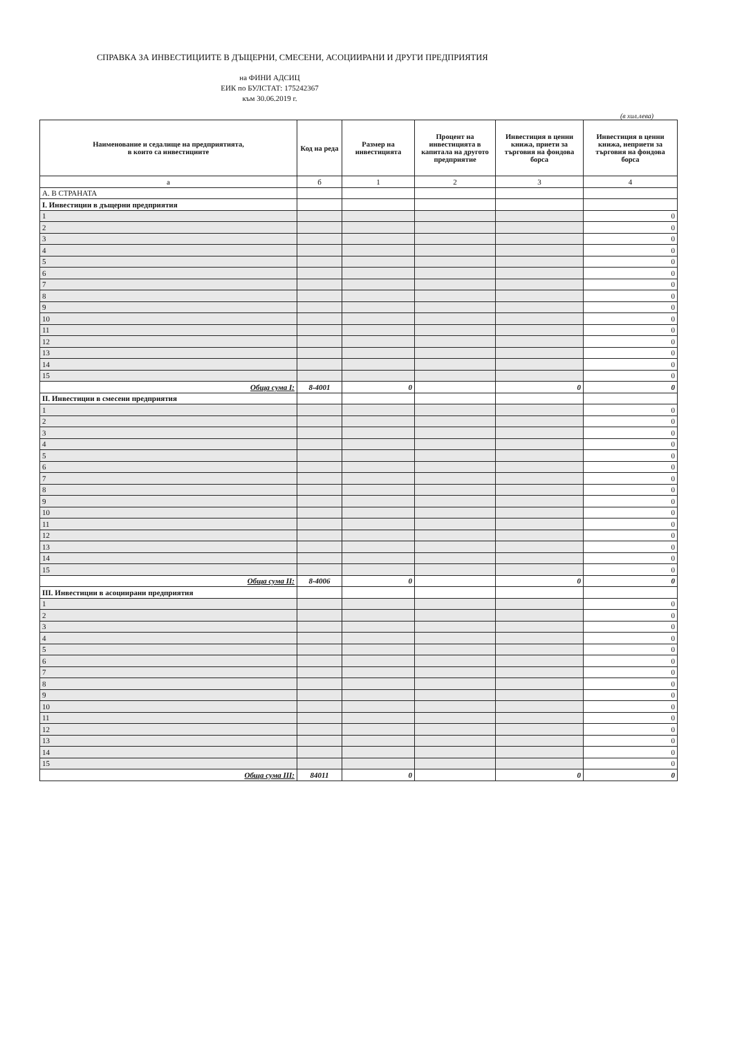СПРАВКА ЗА ИНВЕСТИЦИИТЕ В ДЪЩЕРНИ, СМЕСЕНИ, АСОЦИИРАНИ И ДРУГИ ПРЕДПРИЯТИЯ
на ФИНИ АДСИЦ
ЕИК по БУЛСТАТ: 175242367
към 30.06.2019 г.
(в хил.лева)
| Наименование и седалище на предприятията, в които са инвестициите | Код на реда | Размер на инвестицията | Процент на инвестицията в капитала на другото предприятие | Инвестиция в ценни книжа, приети за търговия на фондова борса | Инвестиция в ценни книжа, неприети за търговия на фондова борса |
| --- | --- | --- | --- | --- | --- |
| а | б | 1 | 2 | 3 | 4 |
| А. В СТРАНАТА | | | | | |
| I. Инвестиции в дъщерни предприятия | | | | | |
| 1 | | | | | 0 |
| 2 | | | | | 0 |
| 3 | | | | | 0 |
| 4 | | | | | 0 |
| 5 | | | | | 0 |
| 6 | | | | | 0 |
| 7 | | | | | 0 |
| 8 | | | | | 0 |
| 9 | | | | | 0 |
| 10 | | | | | 0 |
| 11 | | | | | 0 |
| 12 | | | | | 0 |
| 13 | | | | | 0 |
| 14 | | | | | 0 |
| 15 | | | | | 0 |
| Обща сума I: | 8-4001 | 0 | | 0 | 0 |
| II. Инвестиции в смесени предприятия | | | | | |
| 1 | | | | | 0 |
| 2 | | | | | 0 |
| 3 | | | | | 0 |
| 4 | | | | | 0 |
| 5 | | | | | 0 |
| 6 | | | | | 0 |
| 7 | | | | | 0 |
| 8 | | | | | 0 |
| 9 | | | | | 0 |
| 10 | | | | | 0 |
| 11 | | | | | 0 |
| 12 | | | | | 0 |
| 13 | | | | | 0 |
| 14 | | | | | 0 |
| 15 | | | | | 0 |
| Обща сума II: | 8-4006 | 0 | | 0 | 0 |
| III. Инвестиции в асоциирани предприятия | | | | | |
| 1 | | | | | 0 |
| 2 | | | | | 0 |
| 3 | | | | | 0 |
| 4 | | | | | 0 |
| 5 | | | | | 0 |
| 6 | | | | | 0 |
| 7 | | | | | 0 |
| 8 | | | | | 0 |
| 9 | | | | | 0 |
| 10 | | | | | 0 |
| 11 | | | | | 0 |
| 12 | | | | | 0 |
| 13 | | | | | 0 |
| 14 | | | | | 0 |
| 15 | | | | | 0 |
| Обща сума III: | 84011 | 0 | | 0 | 0 |